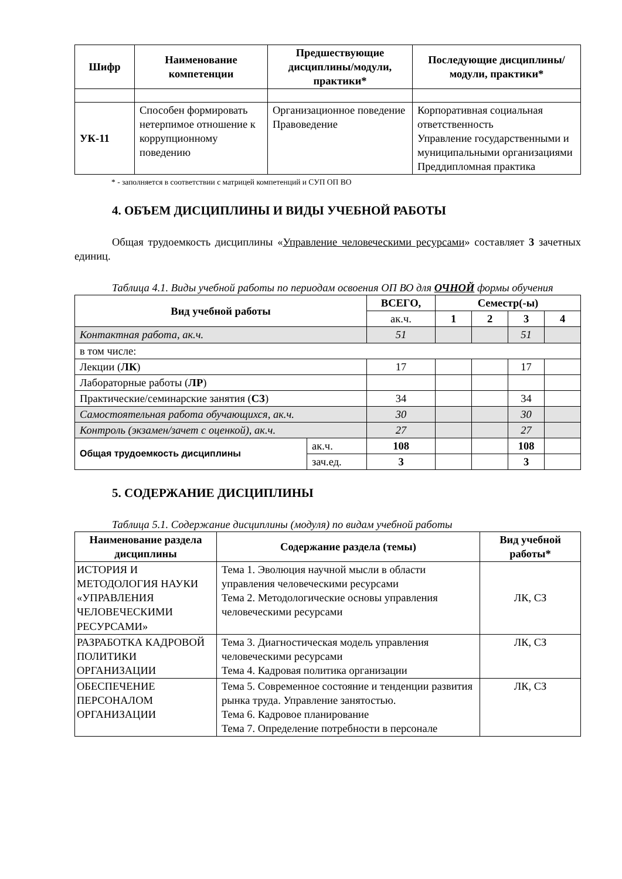| Шифр | Наименование компетенции | Предшествующие дисциплины/модули, практики* | Последующие дисциплины/модули, практики* |
| --- | --- | --- | --- |
| УК-11 | Способен формировать нетерпимое отношение к коррупционному поведению | Организационное поведение Правоведение | Корпоративная социальная ответственность Управление государственными и муниципальными организациями Преддипломная практика |
* - заполняется в соответствии с матрицей компетенций и СУП ОП ВО
4. ОБЪЕМ ДИСЦИПЛИНЫ И ВИДЫ УЧЕБНОЙ РАБОТЫ
Общая трудоемкость дисциплины «Управление человеческими ресурсами» составляет 3 зачетных единиц.
Таблица 4.1. Виды учебной работы по периодам освоения ОП ВО для ОЧНОЙ формы обучения
| Вид учебной работы | | ВСЕГО, | Семестр(-ы) | | | |
| --- | --- | --- | --- | --- | --- | --- |
| | | ак.ч. | 1 | 2 | 3 | 4 |
| Контактная работа, ак.ч. | | 51 | | | 51 | |
| в том числе: | | | | | | |
| Лекции ( ЛК ) | | 17 | | | 17 | |
| Лабораторные работы ( ЛР ) | | | | | | |
| Практические/семинарские занятия ( СЗ ) | | 34 | | | 34 | |
| Самостоятельная работа обучающихся, ак.ч. | | 30 | | | 30 | |
| Контроль (экзамен/зачет с оценкой), ак.ч. | | 27 | | | 27 | |
| Общая трудоемкость дисциплины | ак.ч. | 108 | | | 108 | |
| | зач.ед. | 3 | | | 3 | |
5. СОДЕРЖАНИЕ ДИСЦИПЛИНЫ
Таблица 5.1. Содержание дисциплины (модуля) по видам учебной работы
| Наименование раздела дисциплины | Содержание раздела (темы) | Вид учебной работы* |
| --- | --- | --- |
| ИСТОРИЯ И МЕТОДОЛОГИЯ НАУКИ «УПРАВЛЕНИЯ ЧЕЛОВЕЧЕСКИМИ РЕСУРСАМИ» | Тема 1. Эволюция научной мысли в области управления человеческими ресурсами Тема 2. Методологические основы управления человеческими ресурсами | ЛК, СЗ |
| РАЗРАБОТКА КАДРОВОЙ ПОЛИТИКИ ОРГАНИЗАЦИИ | Тема 3. Диагностическая модель управления человеческими ресурсами Тема 4. Кадровая политика организации | ЛК, СЗ |
| ОБЕСПЕЧЕНИЕ ПЕРСОНАЛОМ ОРГАНИЗАЦИИ | Тема 5. Современное состояние и тенденции развития рынка труда. Управление занятостью. Тема 6. Кадровое планирование Тема 7. Определение потребности в персонале | ЛК, СЗ |